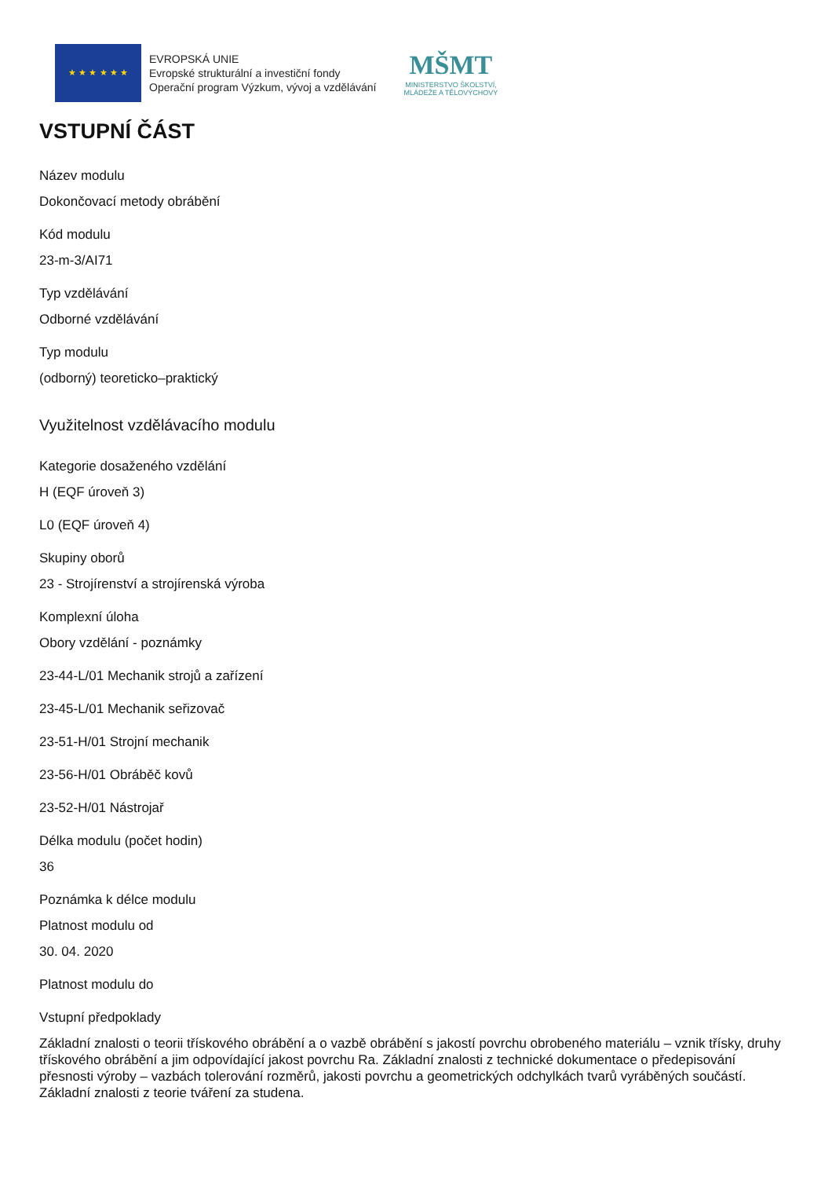★ ★ ★ ★ ★ ★
EVROPSKÁ UNIE
Evropské strukturální a investiční fondy
Operační program Výzkum, vývoj a vzdělávání
MŠMT
MINISTERSTVO ŠKOLSTVÍ,
MLÁDEŽE A TĚLOVÝCHOVY
VSTUPNÍ ČÁST
Název modulu
Dokončovací metody obrábění
Kód modulu
23-m-3/AI71
Typ vzdělávání
Odborné vzdělávání
Typ modulu
(odborný) teoreticko–praktický
Využitelnost vzdělávacího modulu
Kategorie dosaženého vzdělání
H (EQF úroveň 3)
L0 (EQF úroveň 4)
Skupiny oborů
23 - Strojírenství a strojírenská výroba
Komplexní úloha
Obory vzdělání - poznámky
23-44-L/01 Mechanik strojů a zařízení
23-45-L/01 Mechanik seřizovač
23-51-H/01 Strojní mechanik
23-56-H/01 Obráběč kovů
23-52-H/01 Nástrojař
Délka modulu (počet hodin)
36
Poznámka k délce modulu
Platnost modulu od
30. 04. 2020
Platnost modulu do
Vstupní předpoklady
Základní znalosti o teorii třískového obrábění a o vazbě obrábění s jakostí povrchu obrobeného materiálu – vznik třísky, druhy třískového obrábění a jim odpovídající jakost povrchu Ra. Základní znalosti z technické dokumentace o předepisování přesnosti výroby – vazbách tolerování rozměrů, jakosti povrchu a geometrických odchylkách tvarů vyráběných součástí. Základní znalosti z teorie tváření za studena.